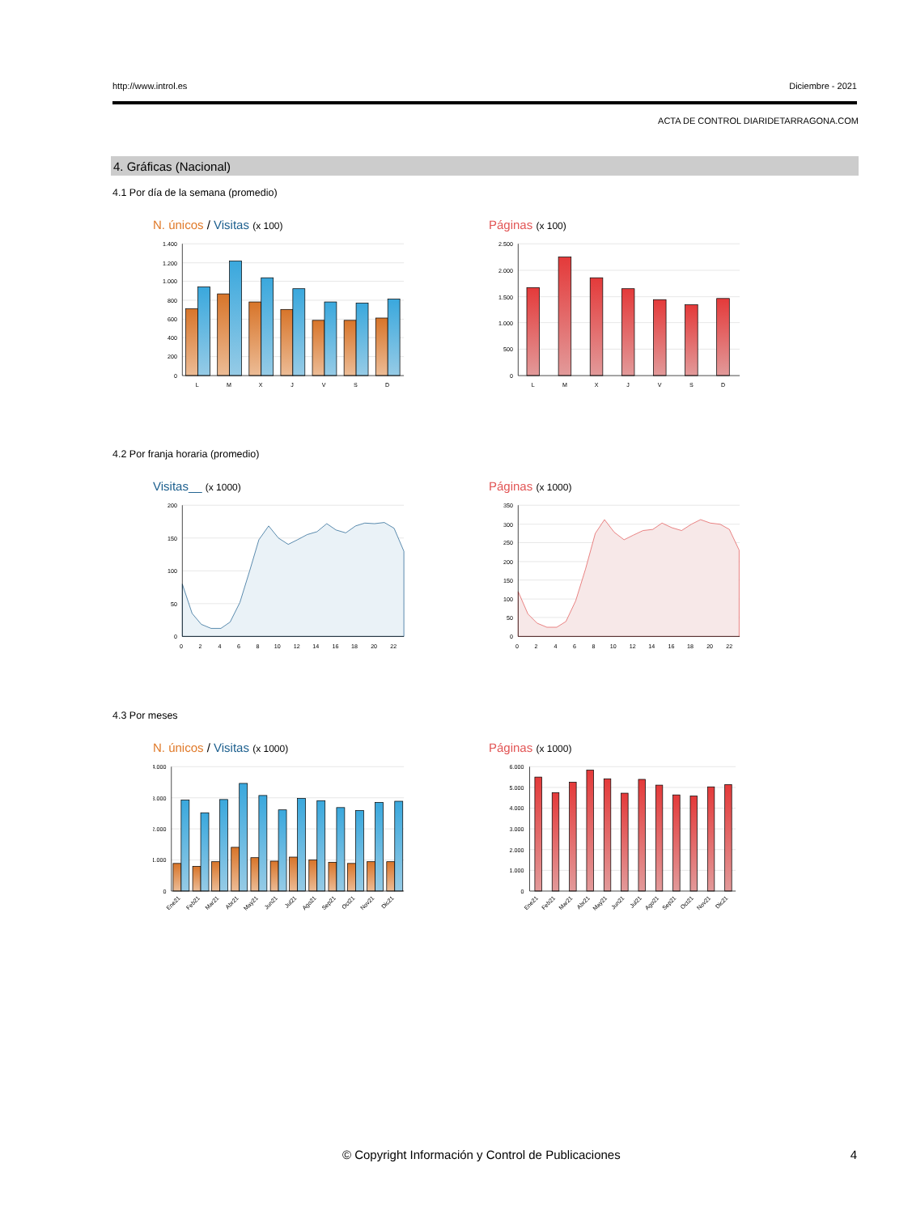http://www.introl.es Diciembre - 2021
ACTA DE CONTROL DIARIDETARRAGONA.COM
4. Gráficas (Nacional)
4.1 Por día de la semana (promedio)
N. únicos / Visitas (x 100)
1.400
1.200
1.000
800
600
400
200
0
L
M
X
J
V
S
D
Páginas (x 100)
2.500
2.000
1.500
1.000
500
0
L
M
X
J
V
S
D
4.2 Por franja horaria (promedio)
Visitas__ (x 1000)
200
150
100
50
0
0
2
4
6
8
10
12
14
16
18
20
22
Páginas (x 1000)
350
300
250
200
150
100
50
0
0
2
4
6
8
10
12
14
16
18
20
22
4.3 Por meses
N. únicos / Visitas (x 1000)
4.000
3.000
2.000
1.000
0
Ene21
Feb21
Mar21
Abr21
May21
Jun21
Jul21
Ago21
Sep21
Oct21
Nov21
Dic21
Páginas (x 1000)
6.000
5.000
4.000
3.000
2.000
1.000
0
Ene21
Feb21
Mar21
Abr21
May21
Jun21
Jul21
Ago21
Sep21
Oct21
Nov21
Dic21
© Copyright Información y Control de Publicaciones 4